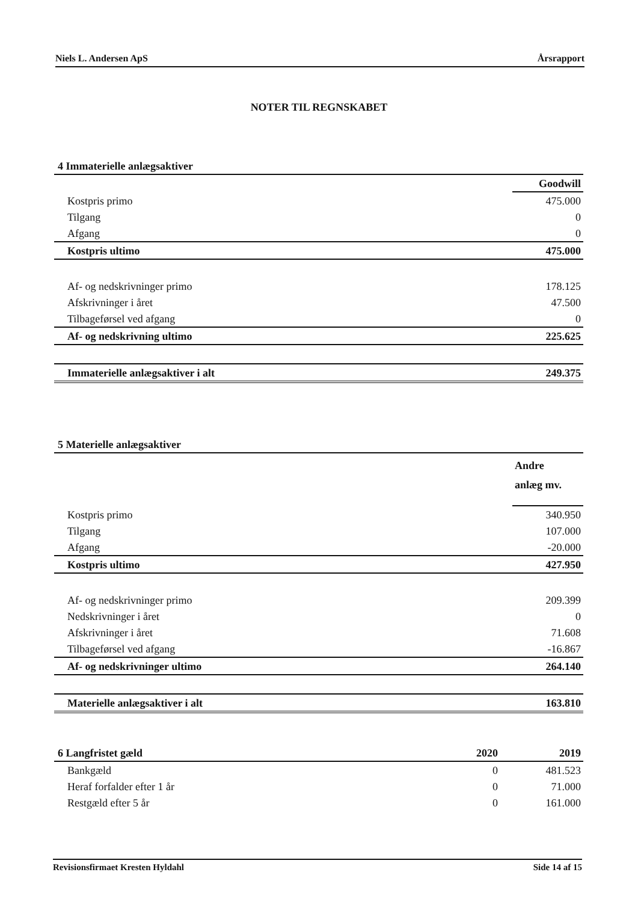Niels L. Andersen ApS Årsrapport
NOTER TIL REGNSKABET
| 4 Immaterielle anlægsaktiver | |
| --- | --- |
| | Goodwill |
| Kostpris primo | 475.000 |
| Tilgang | 0 |
| Afgang | 0 |
| Kostpris ultimo | 475.000 |
| Af- og nedskrivninger primo | 178.125 |
| Afskrivninger i året | 47.500 |
| Tilbageførsel ved afgang | 0 |
| Af- og nedskrivning ultimo | 225.625 |
| Immaterielle anlægsaktiver i alt | 249.375 |
| 5 Materielle anlægsaktiver | |
| --- | --- |
| | Andre anlæg mv. |
| Kostpris primo | 340.950 |
| Tilgang | 107.000 |
| Afgang | -20.000 |
| Kostpris ultimo | 427.950 |
| Af- og nedskrivninger primo | 209.399 |
| Nedskrivninger i året | 0 |
| Afskrivninger i året | 71.608 |
| Tilbageførsel ved afgang | -16.867 |
| Af- og nedskrivninger ultimo | 264.140 |
| Materielle anlægsaktiver i alt | 163.810 |
| 6 Langfristet gæld | 2020 | 2019 |
| --- | --- | --- |
| Bankgæld | 0 | 481.523 |
| Heraf forfalder efter 1 år | 0 | 71.000 |
| Restgæld efter 5 år | 0 | 161.000 |
Revisionsfirmaet Kresten Hyldahl Side 14 af 15